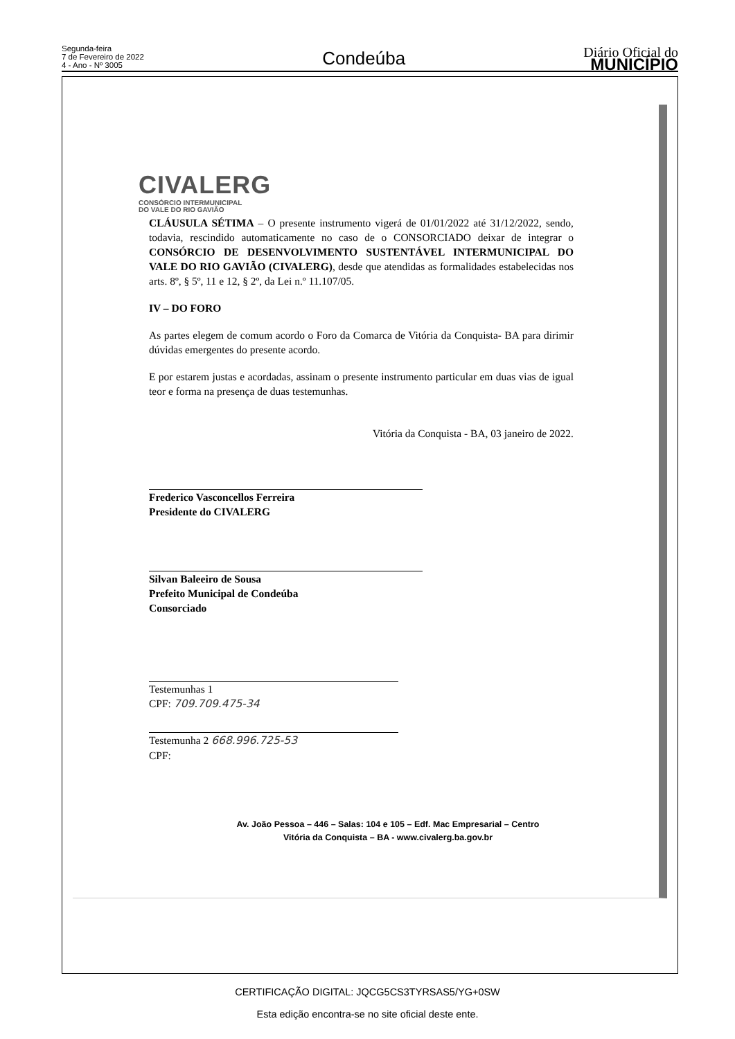Segunda-feira
7 de Fevereiro de 2022
4 - Ano - Nº 3005
Condeúba
Diário Oficial do
MUNICÍPIO
CIVALERG
CONSÓRCIO INTERMUNICIPAL
DO VALE DO RIO GAVIÃO
CLÁUSULA SÉTIMA – O presente instrumento vigerá de 01/01/2022 até 31/12/2022, sendo, todavia, rescindido automaticamente no caso de o CONSORCIADO deixar de integrar o CONSÓRCIO DE DESENVOLVIMENTO SUSTENTÁVEL INTERMUNICIPAL DO VALE DO RIO GAVIÃO (CIVALERG), desde que atendidas as formalidades estabelecidas nos arts. 8º, § 5º, 11 e 12, § 2º, da Lei n.º 11.107/05.
IV – DO FORO
As partes elegem de comum acordo o Foro da Comarca de Vitória da Conquista- BA para dirimir dúvidas emergentes do presente acordo.
E por estarem justas e acordadas, assinam o presente instrumento particular em duas vias de igual teor e forma na presença de duas testemunhas.
Vitória da Conquista - BA, 03 janeiro de 2022.
Frederico Vasconcellos Ferreira
Presidente do CIVALERG
Silvan Baleeiro de Sousa
Prefeito Municipal de Condeúba
Consorciado
Testemunhas 1
CPF: 709.709.475-34
Testemunha 2 668.996.725-53
CPF:
Av. João Pessoa – 446 – Salas: 104 e 105 – Edf. Mac Empresarial – Centro
Vitória da Conquista – BA - www.civalerg.ba.gov.br
CERTIFICAÇÃO DIGITAL: JQCG5CS3TYRSAS5/YG+0SW
Esta edição encontra-se no site oficial deste ente.